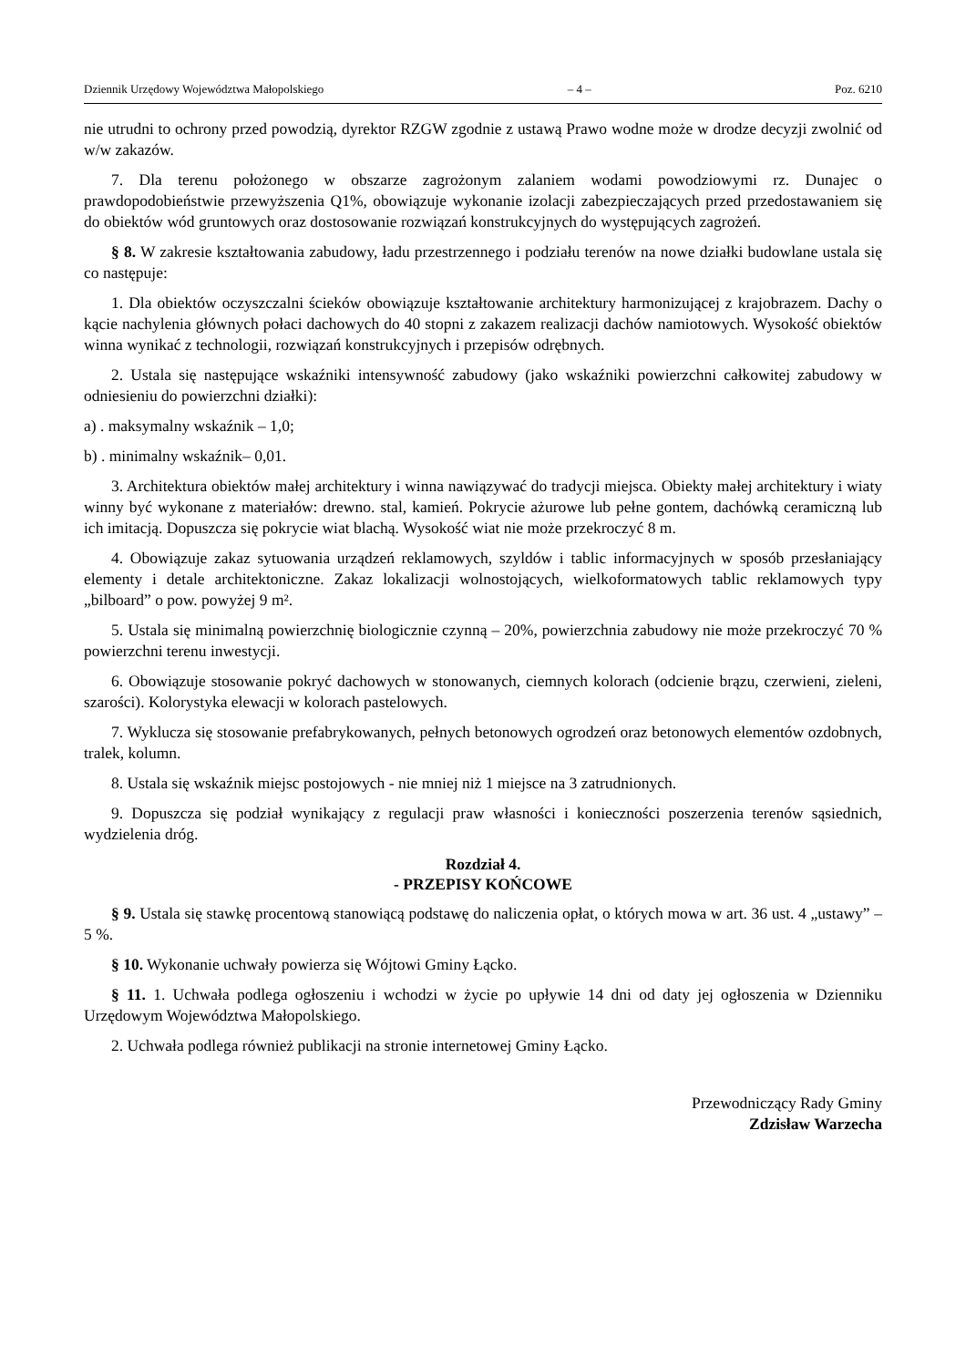Dziennik Urzędowy Województwa Małopolskiego – 4 – Poz. 6210
nie utrudni to ochrony przed powodzią, dyrektor RZGW zgodnie z ustawą Prawo wodne może w drodze decyzji zwolnić od w/w zakazów.
7. Dla terenu położonego w obszarze zagrożonym zalaniem wodami powodziowymi rz. Dunajec o prawdopodobieństwie przewyższenia Q1%, obowiązuje wykonanie izolacji zabezpieczających przed przedostawaniem się do obiektów wód gruntowych oraz dostosowanie rozwiązań konstrukcyjnych do występujących zagrożeń.
§ 8. W zakresie kształtowania zabudowy, ładu przestrzennego i podziału terenów na nowe działki budowlane ustala się co następuje:
1. Dla obiektów oczyszczalni ścieków obowiązuje kształtowanie architektury harmonizującej z krajobrazem. Dachy o kącie nachylenia głównych połaci dachowych do 40 stopni z zakazem realizacji dachów namiotowych. Wysokość obiektów winna wynikać z technologii, rozwiązań konstrukcyjnych i przepisów odrębnych.
2. Ustala się następujące wskaźniki intensywność zabudowy (jako wskaźniki powierzchni całkowitej zabudowy w odniesieniu do powierzchni działki):
a) . maksymalny wskaźnik – 1,0;
b) . minimalny wskaźnik– 0,01.
3. Architektura obiektów małej architektury i winna nawiązywać do tradycji miejsca. Obiekty małej architektury i wiaty winny być wykonane z materiałów: drewno. stal, kamień. Pokrycie ażurowe lub pełne gontem, dachówką ceramiczną lub ich imitacją. Dopuszcza się pokrycie wiat blachą. Wysokość wiat nie może przekroczyć 8 m.
4. Obowiązuje zakaz sytuowania urządzeń reklamowych, szyldów i tablic informacyjnych w sposób przesłaniający elementy i detale architektoniczne. Zakaz lokalizacji wolnostojących, wielkoformatowych tablic reklamowych typy „bilboard” o pow. powyżej 9 m².
5. Ustala się minimalną powierzchnię biologicznie czynną – 20%, powierzchnia zabudowy nie może przekroczyć 70 % powierzchni terenu inwestycji.
6. Obowiązuje stosowanie pokryć dachowych w stonowanych, ciemnych kolorach (odcienie brązu, czerwieni, zieleni, szarości). Kolorystyka elewacji w kolorach pastelowych.
7. Wyklucza się stosowanie prefabrykowanych, pełnych betonowych ogrodzeń oraz betonowych elementów ozdobnych, tralek, kolumn.
8. Ustala się wskaźnik miejsc postojowych - nie mniej niż 1 miejsce na 3 zatrudnionych.
9. Dopuszcza się podział wynikający z regulacji praw własności i konieczności poszerzenia terenów sąsiednich, wydzielenia dróg.
Rozdział 4.
- PRZEPISY KOŃCOWE
§ 9. Ustala się stawkę procentową stanowiącą podstawę do naliczenia opłat, o których mowa w art. 36 ust. 4 „ustawy” – 5 %.
§ 10. Wykonanie uchwały powierza się Wójtowi Gminy Łącko.
§ 11. 1. Uchwała podlega ogłoszeniu i wchodzi w życie po upływie 14 dni od daty jej ogłoszenia w Dzienniku Urzędowym Województwa Małopolskiego.
2. Uchwała podlega również publikacji na stronie internetowej Gminy Łącko.
Przewodniczący Rady Gminy
Zdzisław Warzecha